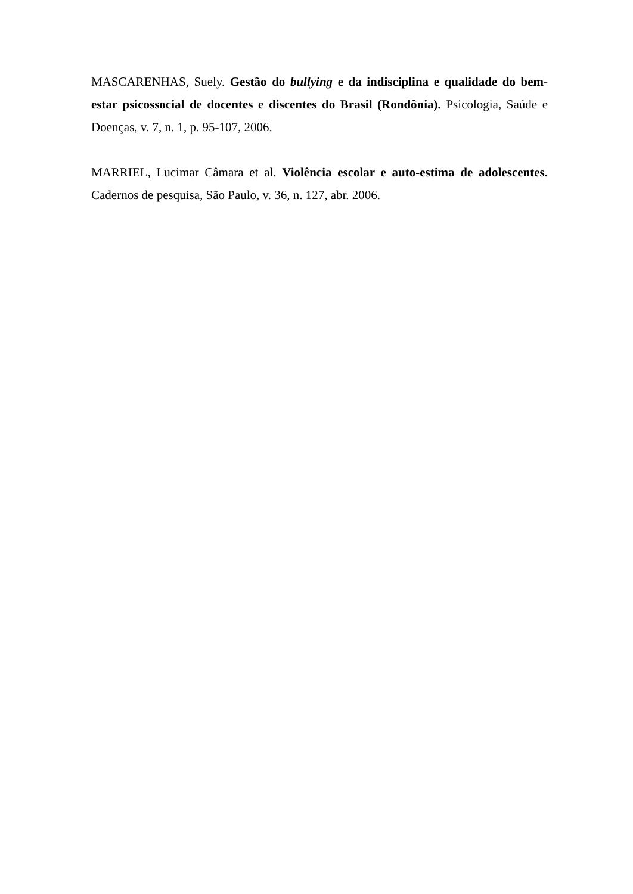MASCARENHAS, Suely. Gestão do bullying e da indisciplina e qualidade do bem-estar psicossocial de docentes e discentes do Brasil (Rondônia). Psicologia, Saúde e Doenças, v. 7, n. 1, p. 95-107, 2006.
MARRIEL, Lucimar Câmara et al. Violência escolar e auto-estima de adolescentes. Cadernos de pesquisa, São Paulo, v. 36, n. 127, abr. 2006.